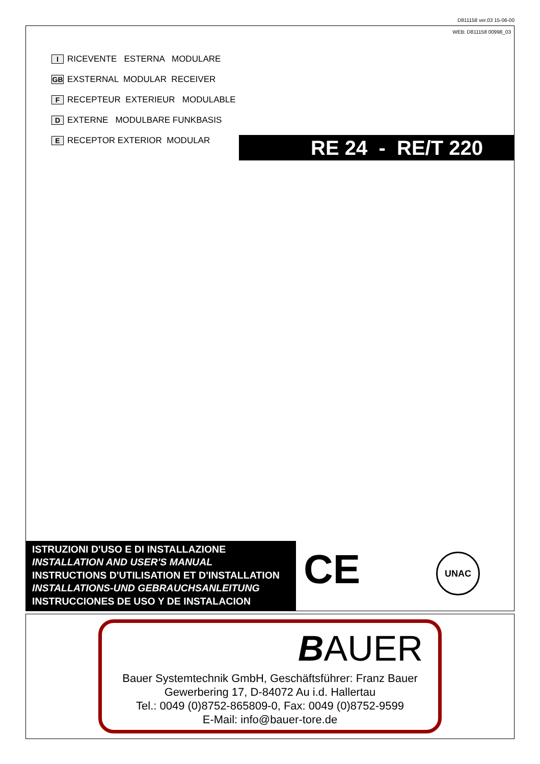D811158 ver.03 15-06-00
WEB: D811158 00998_03
I RICEVENTE ESTERNA MODULARE
GB EXSTERNAL MODULAR RECEIVER
F RECEPTEUR EXTERIEUR MODULABLE
D EXTERNE MODULBARE FUNKBASIS
E RECEPTOR EXTERIOR MODULAR
ISTRUZIONI D'USO E DI INSTALLAZIONE
INSTALLATION AND USER'S MANUAL
INSTRUCTIONS D'UTILISATION ET D'INSTALLATION
INSTALLATIONS-UND GEBRAUCHSANLEITUNG
INSTRUCCIONES DE USO Y DE INSTALACION
CE UNAC
RE 24 - RE/T 220
BAUER
Bauer Systemtechnik GmbH, Geschäftsführer: Franz Bauer
Gewerbering 17, D-84072 Au i.d. Hallertau
Tel.: 0049 (0)8752-865809-0, Fax: 0049 (0)8752-9599
E-Mail: info@bauer-tore.de